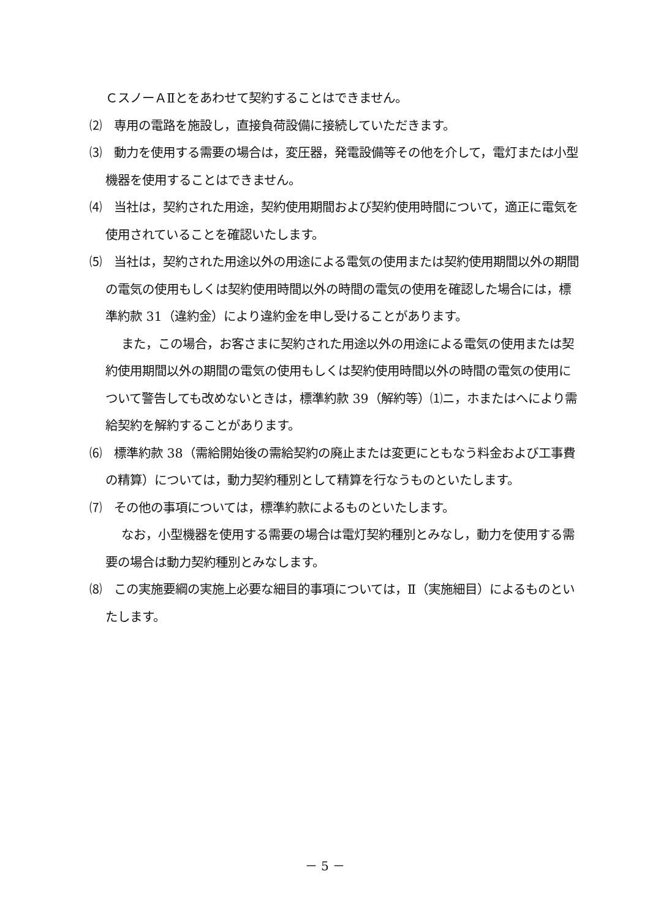ＣスノーＡⅡとをあわせて契約することはできません。
⑵　専用の電路を施設し，直接負荷設備に接続していただきます。
⑶　動力を使用する需要の場合は，変圧器，発電設備等その他を介して，電灯または小型機器を使用することはできません。
⑷　当社は，契約された用途，契約使用期間および契約使用時間について，適正に電気を使用されていることを確認いたします。
⑸　当社は，契約された用途以外の用途による電気の使用または契約使用期間以外の期間の電気の使用もしくは契約使用時間以外の時間の電気の使用を確認した場合には，標準約款 31（違約金）により違約金を申し受けることがあります。
また，この場合，お客さまに契約された用途以外の用途による電気の使用または契約使用期間以外の期間の電気の使用もしくは契約使用時間以外の時間の電気の使用について警告しても改めないときは，標準約款 39（解約等）⑴ニ，ホまたはへにより需給契約を解約することがあります。
⑹　標準約款 38（需給開始後の需給契約の廃止または変更にともなう料金および工事費の精算）については，動力契約種別として精算を行なうものといたします。
⑺　その他の事項については，標準約款によるものといたします。
なお，小型機器を使用する需要の場合は電灯契約種別とみなし，動力を使用する需要の場合は動力契約種別とみなします。
⑻　この実施要綱の実施上必要な細目的事項については，Ⅱ（実施細目）によるものといたします。
－ 5 －